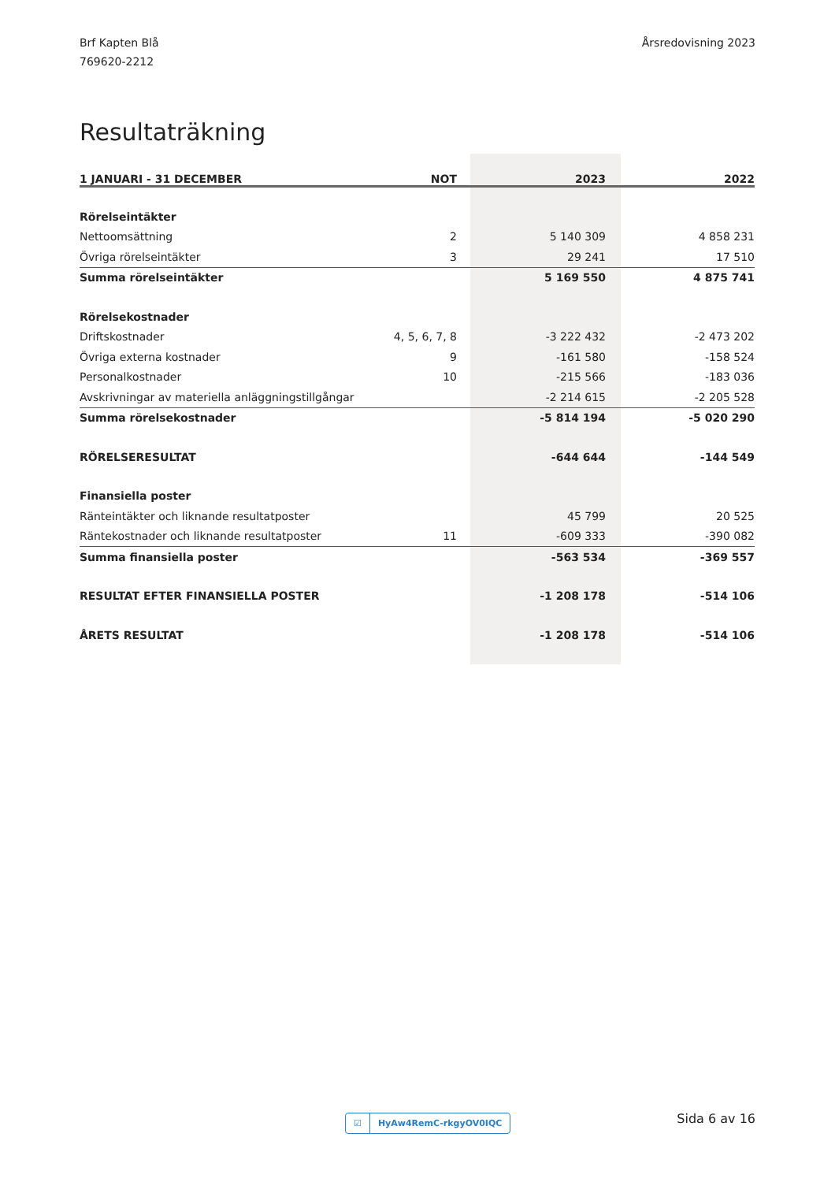Brf Kapten Blå
769620-2212
Årsredovisning 2023
Resultaträkning
| 1 JANUARI - 31 DECEMBER | NOT | 2023 | 2022 |
| --- | --- | --- | --- |
| Rörelseintäkter | | | |
| Nettoomsättning | 2 | 5 140 309 | 4 858 231 |
| Övriga rörelseintäkter | 3 | 29 241 | 17 510 |
| Summa rörelseintäkter | | 5 169 550 | 4 875 741 |
| Rörelsekostnader | | | |
| Driftskostnader | 4, 5, 6, 7, 8 | -3 222 432 | -2 473 202 |
| Övriga externa kostnader | 9 | -161 580 | -158 524 |
| Personalkostnader | 10 | -215 566 | -183 036 |
| Avskrivningar av materiella anläggningstillgångar | | -2 214 615 | -2 205 528 |
| Summa rörelsekostnader | | -5 814 194 | -5 020 290 |
| RÖRELSERESULTAT | | -644 644 | -144 549 |
| Finansiella poster | | | |
| Ränteintäkter och liknande resultatposter | | 45 799 | 20 525 |
| Räntekostnader och liknande resultatposter | 11 | -609 333 | -390 082 |
| Summa finansiella poster | | -563 534 | -369 557 |
| RESULTAT EFTER FINANSIELLA POSTER | | -1 208 178 | -514 106 |
| ÅRETS RESULTAT | | -1 208 178 | -514 106 |
☑ HyAw4RemC-rkgyOV0IQC Sida 6 av 16